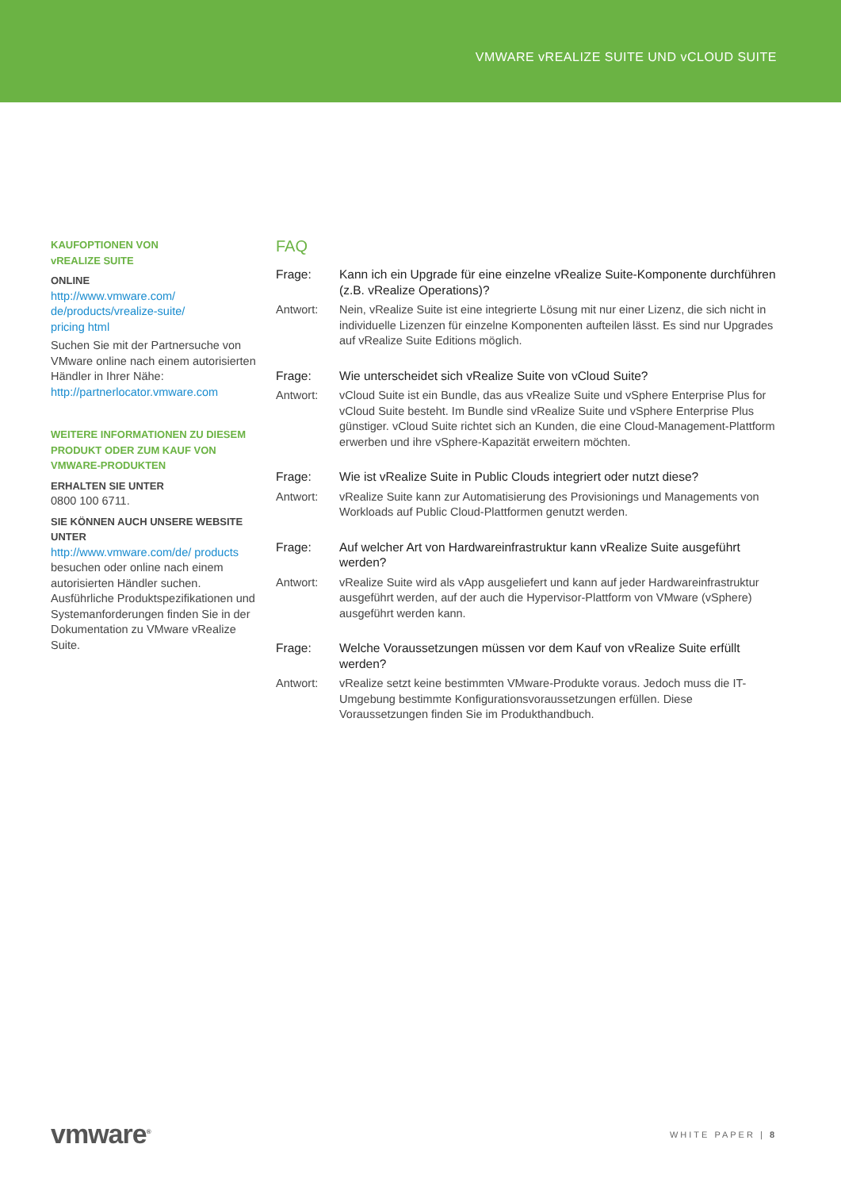VMWARE vREALIZE SUITE UND vCLOUD SUITE
KAUFOPTIONEN VON
vREALIZE SUITE
ONLINE
http://www.vmware.com/
de/products/vrealize-suite/
pricing html
Suchen Sie mit der Partnersuche von VMware online nach einem autorisierten Händler in Ihrer Nähe: http://partnerlocator.vmware.com
WEITERE INFORMATIONEN ZU DIESEM PRODUKT ODER ZUM KAUF VON VMWARE-PRODUKTEN
ERHALTEN SIE UNTER
0800 100 6711.
SIE KÖNNEN AUCH UNSERE WEBSITE UNTER
http://www.vmware.com/de/ products besuchen oder online nach einem autorisierten Händler suchen. Ausführliche Produktspezifikationen und Systemanforderungen finden Sie in der Dokumentation zu VMware vRealize Suite.
FAQ
Frage: Kann ich ein Upgrade für eine einzelne vRealize Suite-Komponente durchführen (z.B. vRealize Operations)?
Antwort: Nein, vRealize Suite ist eine integrierte Lösung mit nur einer Lizenz, die sich nicht in individuelle Lizenzen für einzelne Komponenten aufteilen lässt. Es sind nur Upgrades auf vRealize Suite Editions möglich.
Frage: Wie unterscheidet sich vRealize Suite von vCloud Suite?
Antwort: vCloud Suite ist ein Bundle, das aus vRealize Suite und vSphere Enterprise Plus for vCloud Suite besteht. Im Bundle sind vRealize Suite und vSphere Enterprise Plus günstiger. vCloud Suite richtet sich an Kunden, die eine Cloud-Management-Plattform erwerben und ihre vSphere-Kapazität erweitern möchten.
Frage: Wie ist vRealize Suite in Public Clouds integriert oder nutzt diese?
Antwort: vRealize Suite kann zur Automatisierung des Provisionings und Managements von Workloads auf Public Cloud-Plattformen genutzt werden.
Frage: Auf welcher Art von Hardwareinfrastruktur kann vRealize Suite ausgeführt werden?
Antwort: vRealize Suite wird als vApp ausgeliefert und kann auf jeder Hardwareinfrastruktur ausgeführt werden, auf der auch die Hypervisor-Plattform von VMware (vSphere) ausgeführt werden kann.
Frage: Welche Voraussetzungen müssen vor dem Kauf von vRealize Suite erfüllt werden?
Antwort: vRealize setzt keine bestimmten VMware-Produkte voraus. Jedoch muss die IT-Umgebung bestimmte Konfigurationsvoraussetzungen erfüllen. Diese Voraussetzungen finden Sie im Produkthandbuch.
vmware<sup>®</sup> WHITE PAPER | 8